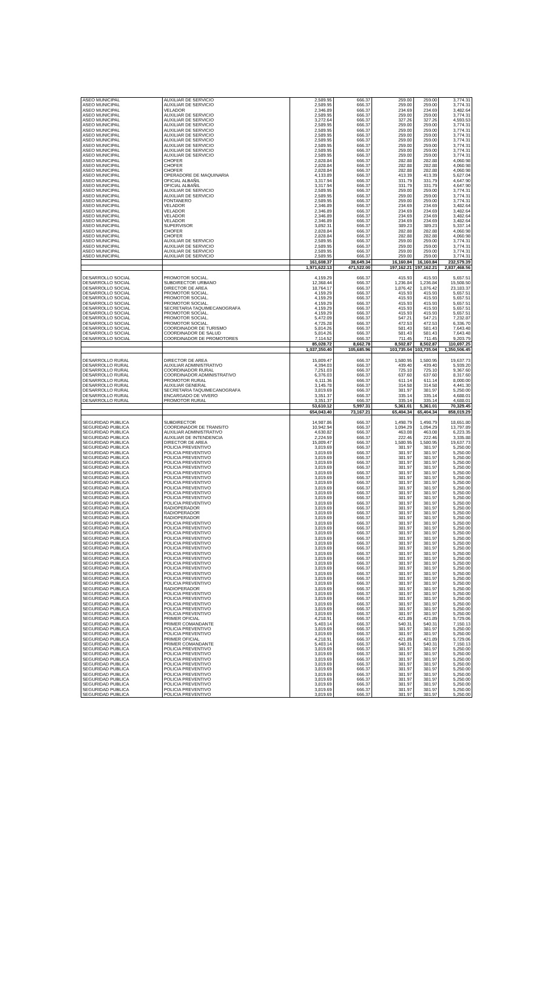| ASEO MUNICIPAL | AUXILIAR DE SERVICIO | 2,589.95 | 666.37 | 259.00 | 259.00 | 3,774.31 |
| ASEO MUNICIPAL | AUXILIAR DE SERVICIO | 2,589.95 | 666.37 | 259.00 | 259.00 | 3,774.31 |
| ASEO MUNICIPAL | VELADOR | 2,346.89 | 666.37 | 234.69 | 234.69 | 3,482.64 |
| ASEO MUNICIPAL | AUXILIAR DE SERVICIO | 2,589.95 | 666.37 | 259.00 | 259.00 | 3,774.31 |
| ASEO MUNICIPAL | AUXILIAR DE SERVICIO | 3,272.64 | 666.37 | 327.26 | 327.26 | 4,593.53 |
| ASEO MUNICIPAL | AUXILIAR DE SERVICIO | 2,589.95 | 666.37 | 259.00 | 259.00 | 3,774.31 |
| ASEO MUNICIPAL | AUXILIAR DE SERVICIO | 2,589.95 | 666.37 | 259.00 | 259.00 | 3,774.31 |
| ASEO MUNICIPAL | AUXILIAR DE SERVICIO | 2,589.95 | 666.37 | 259.00 | 259.00 | 3,774.31 |
| ASEO MUNICIPAL | AUXILIAR DE SERVICIO | 2,589.95 | 666.37 | 259.00 | 259.00 | 3,774.31 |
| ASEO MUNICIPAL | AUXILIAR DE SERVICIO | 2,589.95 | 666.37 | 259.00 | 259.00 | 3,774.31 |
| ASEO MUNICIPAL | AUXILIAR DE SERVICIO | 2,589.95 | 666.37 | 259.00 | 259.00 | 3,774.31 |
| ASEO MUNICIPAL | AUXILIAR DE SERVICIO | 2,589.95 | 666.37 | 259.00 | 259.00 | 3,774.31 |
| ASEO MUNICIPAL | CHOFER | 2,828.84 | 666.37 | 282.88 | 282.88 | 4,060.98 |
| ASEO MUNICIPAL | CHOFER | 2,828.84 | 666.37 | 282.88 | 282.88 | 4,060.98 |
| ASEO MUNICIPAL | CHOFER | 2,828.84 | 666.37 | 282.88 | 282.88 | 4,060.98 |
| ASEO MUNICIPAL | OPERADORE DE MAQUINARIA | 4,133.89 | 666.37 | 413.39 | 413.39 | 5,627.04 |
| ASEO MUNICIPAL | OFICIAL ALBAÑIL | 3,317.94 | 666.37 | 331.79 | 331.79 | 4,647.90 |
| ASEO MUNICIPAL | OFICIAL ALBAÑIL | 3,317.94 | 666.37 | 331.79 | 331.79 | 4,647.90 |
| ASEO MUNICIPAL | AUXILIAR DE SERVICIO | 2,589.95 | 666.37 | 259.00 | 259.00 | 3,774.31 |
| ASEO MUNICIPAL | AUXILIAR DE SERVICIO | 2,589.95 | 666.37 | 259.00 | 259.00 | 3,774.31 |
| ASEO MUNICIPAL | FONTANERO | 2,589.95 | 666.37 | 259.00 | 259.00 | 3,774.31 |
| ASEO MUNICIPAL | VELADOR | 2,346.89 | 666.37 | 234.69 | 234.69 | 3,482.64 |
| ASEO MUNICIPAL | VELADOR | 2,346.89 | 666.37 | 234.69 | 234.69 | 3,482.64 |
| ASEO MUNICIPAL | VELADOR | 2,346.89 | 666.37 | 234.69 | 234.69 | 3,482.64 |
| ASEO MUNICIPAL | VELADOR | 2,346.89 | 666.37 | 234.69 | 234.69 | 3,482.64 |
| ASEO MUNICIPAL | SUPERVISOR | 3,892.31 | 666.37 | 389.23 | 389.23 | 5,337.14 |
| ASEO MUNICIPAL | CHOFER | 2,828.84 | 666.37 | 282.88 | 282.88 | 4,060.98 |
| ASEO MUNICIPAL | CHOFER | 2,828.84 | 666.37 | 282.88 | 282.88 | 4,060.98 |
| ASEO MUNICIPAL | AUXILIAR DE SERVICIO | 2,589.95 | 666.37 | 259.00 | 259.00 | 3,774.31 |
| ASEO MUNICIPAL | AUXILIAR DE SERVICIO | 2,589.95 | 666.37 | 259.00 | 259.00 | 3,774.31 |
| ASEO MUNICIPAL | AUXILIAR DE SERVICIO | 2,589.95 | 666.37 | 259.00 | 259.00 | 3,774.31 |
| ASEO MUNICIPAL | AUXILIAR DE SERVICIO | 2,589.95 | 666.37 | 259.00 | 259.00 | 3,774.31 |
| | | 161,608.37 | 38,649.34 | 16,160.84 | 16,160.84 | 232,579.39 |
| | | 1,971,622.13 | 471,522.00 | 197,162.21 | 197,162.21 | 2,837,468.56 |
| DESARROLLO SOCIAL | PROMOTOR SOCIAL. | 4,159.29 | 666.37 | 415.93 | 415.93 | 5,657.51 |
| DESARROLLO SOCIAL | SUBDIRECTOR URBANO | 12,368.44 | 666.37 | 1,236.84 | 1,236.84 | 15,508.50 |
| DESARROLLO SOCIAL | DIRECTOR DE AREA | 18,764.17 | 666.37 | 1,876.42 | 1,876.42 | 23,183.37 |
| DESARROLLO SOCIAL | PROMOTOR SOCIAL. | 4,159.29 | 666.37 | 415.93 | 415.93 | 5,657.51 |
| DESARROLLO SOCIAL | PROMOTOR SOCIAL. | 4,159.29 | 666.37 | 415.93 | 415.93 | 5,657.51 |
| DESARROLLO SOCIAL | PROMOTOR SOCIAL. | 4,159.29 | 666.37 | 415.93 | 415.93 | 5,657.51 |
| DESARROLLO SOCIAL | SECRETARIA TAQUIMECANOGRAFA | 4,159.29 | 666.37 | 415.93 | 415.93 | 5,657.51 |
| DESARROLLO SOCIAL | PROMOTOR SOCIAL. | 4,159.29 | 666.37 | 415.93 | 415.93 | 5,657.51 |
| DESARROLLO SOCIAL | PROMOTOR SOCIAL. | 5,472.09 | 666.37 | 547.21 | 547.21 | 7,232.87 |
| DESARROLLO SOCIAL | PROMOTOR SOCIAL. | 4,725.28 | 666.37 | 472.53 | 472.53 | 6,336.70 |
| DESARROLLO SOCIAL | COORDINADOR DE TURISMO | 5,814.26 | 666.37 | 581.43 | 581.43 | 7,643.48 |
| DESARROLLO SOCIAL | COORDINADOR DE SALUD | 5,814.26 | 666.37 | 581.43 | 581.43 | 7,643.48 |
| DESARROLLO SOCIAL | COORDINADOR DE PROMOTORES | 7,114.52 | 666.37 | 711.45 | 711.45 | 9,203.79 |
| | | 85,028.72 | 8,662.78 | 8,502.87 | 8,502.87 | 110,697.25 |
| | | 1,037,350.40 | 105,685.96 | 103,735.04 | 103,735.04 | 1,350,506.45 |
| DESARROLLO RURAL | DIRECTOR DE AREA | 15,809.47 | 666.37 | 1,580.95 | 1,580.95 | 19,637.73 |
| DESARROLLO RURAL | AUXILIAR ADMINISTRATIVO | 4,394.03 | 666.37 | 439.40 | 439.40 | 5,939.20 |
| DESARROLLO RURAL | COORDINADOR RURAL | 7,251.03 | 666.37 | 725.10 | 725.10 | 9,367.60 |
| DESARROLLO RURAL | COORDINADOR ADMINISTRATIVO | 6,376.03 | 666.37 | 637.60 | 637.60 | 8,317.60 |
| DESARROLLO RURAL | PROMOTOR RURAL | 6,111.36 | 666.37 | 611.14 | 611.14 | 8,000.00 |
| DESARROLLO RURAL | AUXILIAR GENERAL | 3,145.78 | 666.37 | 314.58 | 314.58 | 4,441.30 |
| DESARROLLO RURAL | SECRETARIA TAQUIMECANOGRAFA | 3,819.69 | 666.37 | 381.97 | 381.97 | 5,250.00 |
| DESARROLLO RURAL | ENCARGADO DE VIVERO | 3,351.37 | 666.37 | 335.14 | 335.14 | 4,688.01 |
| DESARROLLO RURAL | PROMOTOR RURAL | 3,351.37 | 666.37 | 335.14 | 335.14 | 4,688.01 |
| | | 53,610.12 | 5,997.31 | 5,361.01 | 5,361.01 | 70,329.45 |
| | | 654,043.40 | 73,167.21 | 65,404.34 | 65,404.34 | 858,019.29 |
| SEGURIDAD PUBLICA | SUBDIRECTOR | 14,987.86 | 666.37 | 1,498.79 | 1,498.79 | 18,651.80 |
| SEGURIDAD PUBLICA | COORDINADOR DE TRANSITO | 10,942.94 | 666.37 | 1,094.29 | 1,094.29 | 13,797.89 |
| SEGURIDAD PUBLICA | AUXILIAR ADMINISTRATIVO | 4,630.82 | 666.37 | 463.08 | 463.08 | 6,223.35 |
| SEGURIDAD PUBLICA | AUXILIAR DE INTENDENCIA | 2,224.59 | 666.37 | 222.46 | 222.46 | 3,335.88 |
| SEGURIDAD PUBLICA | DIRECTOR DE AREA | 15,809.47 | 666.37 | 1,580.95 | 1,580.95 | 19,637.73 |
| SEGURIDAD PUBLICA | POLICIA PREVENTIVO | 3,819.69 | 666.37 | 381.97 | 381.97 | 5,250.00 |
| SEGURIDAD PUBLICA | POLICIA PREVENTIVO | 3,819.69 | 666.37 | 381.97 | 381.97 | 5,250.00 |
| SEGURIDAD PUBLICA | POLICIA PREVENTIVO | 3,819.69 | 666.37 | 381.97 | 381.97 | 5,250.00 |
| SEGURIDAD PUBLICA | POLICIA PREVENTIVO | 3,819.69 | 666.37 | 381.97 | 381.97 | 5,250.00 |
| SEGURIDAD PUBLICA | POLICIA PREVENTIVO | 3,819.69 | 666.37 | 381.97 | 381.97 | 5,250.00 |
| SEGURIDAD PUBLICA | POLICIA PREVENTIVO | 3,819.69 | 666.37 | 381.97 | 381.97 | 5,250.00 |
| SEGURIDAD PUBLICA | POLICIA PREVENTIVO | 3,819.69 | 666.37 | 381.97 | 381.97 | 5,250.00 |
| SEGURIDAD PUBLICA | POLICIA PREVENTIVO | 3,819.69 | 666.37 | 381.97 | 381.97 | 5,250.00 |
| SEGURIDAD PUBLICA | POLICIA PREVENTIVO | 3,819.69 | 666.37 | 381.97 | 381.97 | 5,250.00 |
| SEGURIDAD PUBLICA | POLICIA PREVENTIVO | 3,819.69 | 666.37 | 381.97 | 381.97 | 5,250.00 |
| SEGURIDAD PUBLICA | POLICIA PREVENTIVO | 3,819.69 | 666.37 | 381.97 | 381.97 | 5,250.00 |
| SEGURIDAD PUBLICA | POLICIA PREVENTIVO | 3,819.69 | 666.37 | 381.97 | 381.97 | 5,250.00 |
| SEGURIDAD PUBLICA | RADIOPERADOR | 3,819.69 | 666.37 | 381.97 | 381.97 | 5,250.00 |
| SEGURIDAD PUBLICA | RADIOPERADOR | 3,819.69 | 666.37 | 381.97 | 381.97 | 5,250.00 |
| SEGURIDAD PUBLICA | RADIOPERADOR | 3,819.69 | 666.37 | 381.97 | 381.97 | 5,250.00 |
| SEGURIDAD PUBLICA | POLICIA PREVENTIVO | 3,819.69 | 666.37 | 381.97 | 381.97 | 5,250.00 |
| SEGURIDAD PUBLICA | POLICIA PREVENTIVO | 3,819.69 | 666.37 | 381.97 | 381.97 | 5,250.00 |
| SEGURIDAD PUBLICA | POLICIA PREVENTIVO | 3,819.69 | 666.37 | 381.97 | 381.97 | 5,250.00 |
| SEGURIDAD PUBLICA | POLICIA PREVENTIVO | 3,819.69 | 666.37 | 381.97 | 381.97 | 5,250.00 |
| SEGURIDAD PUBLICA | POLICIA PREVENTIVO | 3,819.69 | 666.37 | 381.97 | 381.97 | 5,250.00 |
| SEGURIDAD PUBLICA | POLICIA PREVENTIVO | 3,819.69 | 666.37 | 381.97 | 381.97 | 5,250.00 |
| SEGURIDAD PUBLICA | POLICIA PREVENTIVO | 3,819.69 | 666.37 | 381.97 | 381.97 | 5,250.00 |
| SEGURIDAD PUBLICA | POLICIA PREVENTIVO | 3,819.69 | 666.37 | 381.97 | 381.97 | 5,250.00 |
| SEGURIDAD PUBLICA | POLICIA PREVENTIVO | 3,819.69 | 666.37 | 381.97 | 381.97 | 5,250.00 |
| SEGURIDAD PUBLICA | POLICIA PREVENTIVO | 3,819.69 | 666.37 | 381.97 | 381.97 | 5,250.00 |
| SEGURIDAD PUBLICA | POLICIA PREVENTIVO | 3,819.69 | 666.37 | 381.97 | 381.97 | 5,250.00 |
| SEGURIDAD PUBLICA | POLICIA PREVENTIVO | 3,819.69 | 666.37 | 381.97 | 381.97 | 5,250.00 |
| SEGURIDAD PUBLICA | POLICIA PREVENTIVO | 3,819.69 | 666.37 | 381.97 | 381.97 | 5,250.00 |
| SEGURIDAD PUBLICA | RADIOPERADOR | 3,819.69 | 666.37 | 381.97 | 381.97 | 5,250.00 |
| SEGURIDAD PUBLICA | POLICIA PREVENTIVO | 3,819.69 | 666.37 | 381.97 | 381.97 | 5,250.00 |
| SEGURIDAD PUBLICA | POLICIA PREVENTIVO | 3,819.69 | 666.37 | 381.97 | 381.97 | 5,250.00 |
| SEGURIDAD PUBLICA | POLICIA PREVENTIVO | 3,819.69 | 666.37 | 381.97 | 381.97 | 5,250.00 |
| SEGURIDAD PUBLICA | POLICIA PREVENTIVO | 3,819.69 | 666.37 | 381.97 | 381.97 | 5,250.00 |
| SEGURIDAD PUBLICA | POLICIA PREVENTIVO | 3,819.69 | 666.37 | 381.97 | 381.97 | 5,250.00 |
| SEGURIDAD PUBLICA | PRIMER OFICIAL | 4,218.91 | 666.37 | 421.89 | 421.89 | 5,729.06 |
| SEGURIDAD PUBLICA | PRIMER COMANDANTE | 5,403.14 | 666.37 | 540.31 | 540.31 | 7,150.13 |
| SEGURIDAD PUBLICA | POLICIA PREVENTIVO | 3,819.69 | 666.37 | 381.97 | 381.97 | 5,250.00 |
| SEGURIDAD PUBLICA | POLICIA PREVENTIVO | 3,819.69 | 666.37 | 381.97 | 381.97 | 5,250.00 |
| SEGURIDAD PUBLICA | PRIMER OFICIAL | 4,218.91 | 666.37 | 421.89 | 421.89 | 5,729.06 |
| SEGURIDAD PUBLICA | PRIMER COMANDANTE | 5,403.14 | 666.37 | 540.31 | 540.31 | 7,150.13 |
| SEGURIDAD PUBLICA | POLICIA PREVENTIVO | 3,819.69 | 666.37 | 381.97 | 381.97 | 5,250.00 |
| SEGURIDAD PUBLICA | POLICIA PREVENTIVO | 3,819.69 | 666.37 | 381.97 | 381.97 | 5,250.00 |
| SEGURIDAD PUBLICA | POLICIA PREVENTIVO | 3,819.69 | 666.37 | 381.97 | 381.97 | 5,250.00 |
| SEGURIDAD PUBLICA | POLICIA PREVENTIVO | 3,819.69 | 666.37 | 381.97 | 381.97 | 5,250.00 |
| SEGURIDAD PUBLICA | POLICIA PREVENTIVO | 3,819.69 | 666.37 | 381.97 | 381.97 | 5,250.00 |
| SEGURIDAD PUBLICA | POLICIA PREVENTIVO | 3,819.69 | 666.37 | 381.97 | 381.97 | 5,250.00 |
| SEGURIDAD PUBLICA | POLICIA PREVENTIVO | 3,819.69 | 666.37 | 381.97 | 381.97 | 5,250.00 |
| SEGURIDAD PUBLICA | POLICIA PREVENTIVO | 3,819.69 | 666.37 | 381.97 | 381.97 | 5,250.00 |
| SEGURIDAD PUBLICA | POLICIA PREVENTIVO | 3,819.69 | 666.37 | 381.97 | 381.97 | 5,250.00 |
| SEGURIDAD PUBLICA | POLICIA PREVENTIVO | 3,819.69 | 666.37 | 381.97 | 381.97 | 5,250.00 |